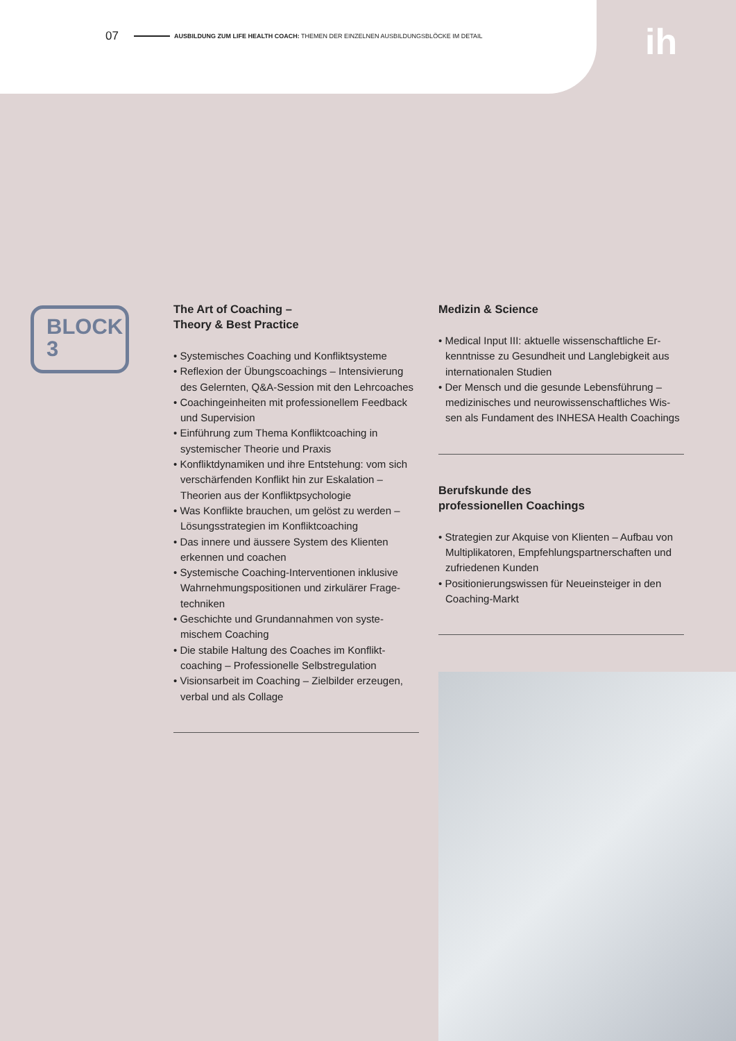07 AUSBILDUNG ZUM LIFE HEALTH COACH: THEMEN DER EINZELNEN AUSBILDUNGSBLÖCKE IM DETAIL
ih
BLOCK
3
The Art of Coaching –
Theory & Best Practice
• Systemisches Coaching und Konfliktsysteme
• Reflexion der Übungscoachings – Intensivierung des Gelernten, Q&A-Session mit den Lehrcoaches
• Coachingeinheiten mit professionellem Feedback und Supervision
• Einführung zum Thema Konfliktcoaching in systemischer Theorie und Praxis
• Konfliktdynamiken und ihre Entstehung: vom sich verschärfenden Konflikt hin zur Eskalation – Theorien aus der Konfliktpsychologie
• Was Konflikte brauchen, um gelöst zu werden – Lösungsstrategien im Konfliktcoaching
• Das innere und äussere System des Klienten erkennen und coachen
• Systemische Coaching-Interventionen inklusive Wahrnehmungspositionen und zirkulärer Frage-techniken
• Geschichte und Grundannahmen von syste-mischem Coaching
• Die stabile Haltung des Coaches im Konflikt-coaching – Professionelle Selbstregulation
• Visionsarbeit im Coaching – Zielbilder erzeugen, verbal und als Collage
Medizin & Science
• Medical Input III: aktuelle wissenschaftliche Er-kenntnisse zu Gesundheit und Langlebigkeit aus internationalen Studien
• Der Mensch und die gesunde Lebensführung – medizinisches und neurowissenschaftliches Wis-sen als Fundament des INHESA Health Coachings
Berufskunde des
professionellen Coachings
• Strategien zur Akquise von Klienten – Aufbau von Multiplikatoren, Empfehlungspartnerschaften und zufriedenen Kunden
• Positionierungswissen für Neueinsteiger in den Coaching-Markt